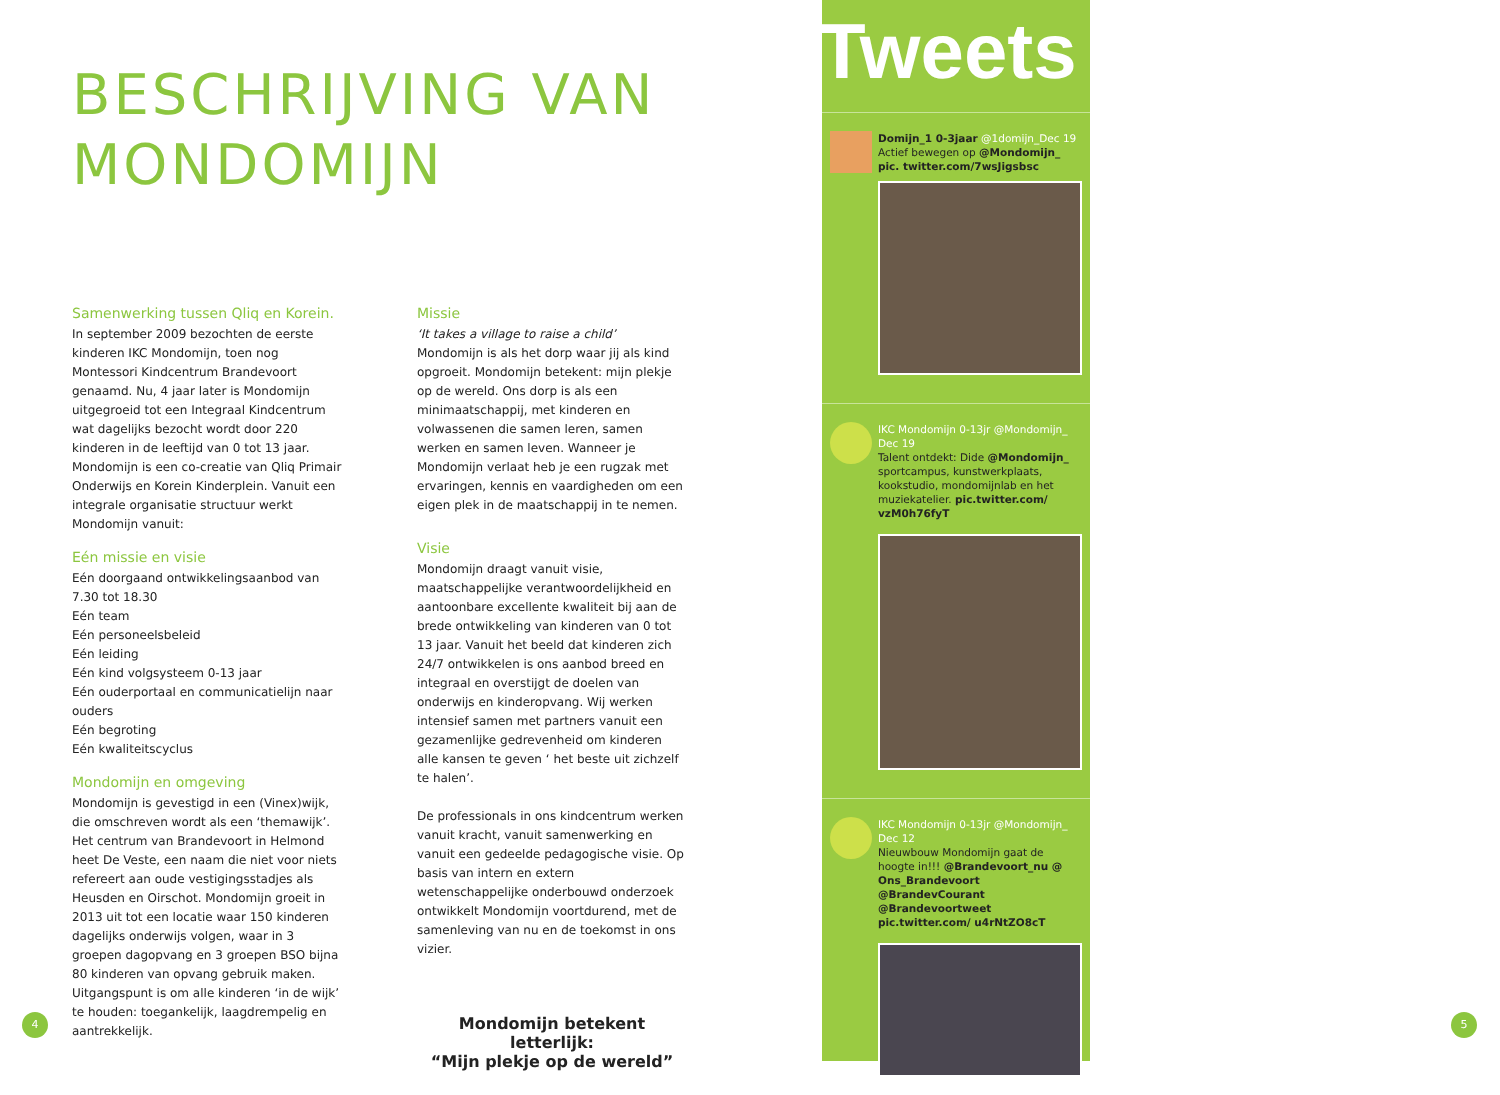BESCHRIJVING VAN
MONDOMIJN
Samenwerking tussen Qliq en Korein.
In september 2009 bezochten de eerste kinderen IKC Mondomijn, toen nog Montessori Kindcentrum Brandevoort genaamd. Nu, 4 jaar later is Mondomijn uitgegroeid tot een Integraal Kindcentrum wat dagelijks bezocht wordt door 220 kinderen in de leeftijd van 0 tot 13 jaar. Mondomijn is een co-creatie van Qliq Primair Onderwijs en Korein Kinderplein. Vanuit een integrale organisatie structuur werkt Mondomijn vanuit:
Eén missie en visie
Eén doorgaand ontwikkelingsaanbod van 7.30 tot 18.30
Eén team
Eén personeelsbeleid
Eén leiding
Eén kind volgsysteem 0-13 jaar
Eén ouderportaal en communicatielijn naar ouders
Eén begroting
Eén kwaliteitscyclus
Mondomijn en omgeving
Mondomijn is gevestigd in een (Vinex)wijk, die omschreven wordt als een ‘themawijk’. Het centrum van Brandevoort in Helmond heet De Veste, een naam die niet voor niets refereert aan oude vestigingsstadjes als Heusden en Oirschot. Mondomijn groeit in 2013 uit tot een locatie waar 150 kinderen dagelijks onderwijs volgen, waar in 3 groepen dagopvang en 3 groepen BSO bijna 80 kinderen van opvang gebruik maken. Uitgangspunt is om alle kinderen ‘in de wijk’ te houden: toegankelijk, laagdrempelig en aantrekkelijk.
Missie
‘It takes a village to raise a child’
Mondomijn is als het dorp waar jij als kind opgroeit. Mondomijn betekent: mijn plekje op de wereld. Ons dorp is als een minimaatschappij, met kinderen en volwassenen die samen leren, samen werken en samen leven. Wanneer je Mondomijn verlaat heb je een rugzak met ervaringen, kennis en vaardigheden om een eigen plek in de maatschappij in te nemen.
Visie
Mondomijn draagt vanuit visie, maatschappelijke verantwoordelijkheid en aantoonbare excellente kwaliteit bij aan de brede ontwikkeling van kinderen van 0 tot 13 jaar. Vanuit het beeld dat kinderen zich 24/7 ontwikkelen is ons aanbod breed en integraal en overstijgt de doelen van onderwijs en kinderopvang. Wij werken intensief samen met partners vanuit een gezamenlijke gedrevenheid om kinderen alle kansen te geven ‘ het beste uit zichzelf te halen’.
De professionals in ons kindcentrum werken vanuit kracht, vanuit samenwerking en vanuit een gedeelde pedagogische visie. Op basis van intern en extern wetenschappelijke onderbouwd onderzoek ontwikkelt Mondomijn voortdurend, met de samenleving van nu en de toekomst in ons vizier.
Mondomijn betekent letterlijk:
“Mijn plekje op de wereld”
Tweets
Domijn_1 0-3jaar @1domijn_Dec 19
Actief bewegen op @Mondomijn_ pic. twitter.com/7wsJigsbsc
IKC Mondomijn 0-13jr @Mondomijn_
Dec 19
Talent ontdekt: Dide @Mondomijn_ sportcampus, kunstwerkplaats, kookstudio, mondomijnlab en het muziekatelier. pic.twitter.com/ vzM0h76fyT
IKC Mondomijn 0-13jr @Mondomijn_
Dec 12
Nieuwbouw Mondomijn gaat de hoogte in!!! @Brandevoort_nu @ Ons_Brandevoort @BrandevCourant @Brandevoortweet pic.twitter.com/ u4rNtZO8cT
4 5